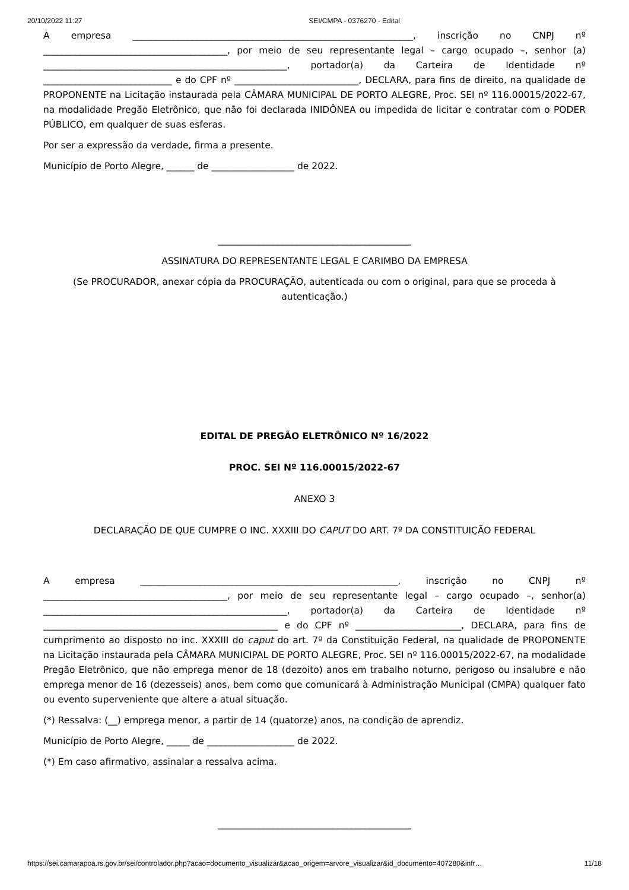20/10/2022 11:27 SEI/CMPA - 0376270 - Edital
A empresa _____________________________________________________________, inscrição no CNPJ nº ________________________________________, por meio de seu representante legal – cargo ocupado –, senhor (a) _____________________________________________________, portador(a) da Carteira de Identidade nº ____________________________ e do CPF nº ___________________________, DECLARA, para fins de direito, na qualidade de PROPONENTE na Licitação instaurada pela CÂMARA MUNICIPAL DE PORTO ALEGRE, Proc. SEI nº 116.00015/2022-67, na modalidade Pregão Eletrônico, que não foi declarada INIDÔNEA ou impedida de licitar e contratar com o PODER PÚBLICO, em qualquer de suas esferas.
Por ser a expressão da verdade, firma a presente.
Município de Porto Alegre, ______ de __________________ de 2022.
__________________________________________
ASSINATURA DO REPRESENTANTE LEGAL E CARIMBO DA EMPRESA
(Se PROCURADOR, anexar cópia da PROCURAÇÃO, autenticada ou com o original, para que se proceda à autenticação.)
EDITAL DE PREGÃO ELETRÔNICO Nº 16/2022
PROC. SEI Nº 116.00015/2022-67
ANEXO 3
DECLARAÇÃO DE QUE CUMPRE O INC. XXXIII DO CAPUT DO ART. 7º DA CONSTITUIÇÃO FEDERAL
A empresa ________________________________________________________, inscrição no CNPJ nº ________________________________________, por meio de seu representante legal – cargo ocupado –, senhor(a) _____________________________________________________, portador(a) da Carteira de Identidade nº ___________________________________________________ e do CPF nº _______________________, DECLARA, para fins de cumprimento ao disposto no inc. XXXIII do caput do art. 7º da Constituição Federal, na qualidade de PROPONENTE na Licitação instaurada pela CÂMARA MUNICIPAL DE PORTO ALEGRE, Proc. SEI nº 116.00015/2022-67, na modalidade Pregão Eletrônico, que não emprega menor de 18 (dezoito) anos em trabalho noturno, perigoso ou insalubre e não emprega menor de 16 (dezesseis) anos, bem como que comunicará à Administração Municipal (CMPA) qualquer fato ou evento superveniente que altere a atual situação.
(*) Ressalva: (__) emprega menor, a partir de 14 (quatorze) anos, na condição de aprendiz.
Município de Porto Alegre, _____ de ___________________ de 2022.
(*) Em caso afirmativo, assinalar a ressalva acima.
__________________________________________
https://sei.camarapoa.rs.gov.br/sei/controlador.php?acao=documento_visualizar&acao_origem=arvore_visualizar&id_documento=407280&infr… 11/18